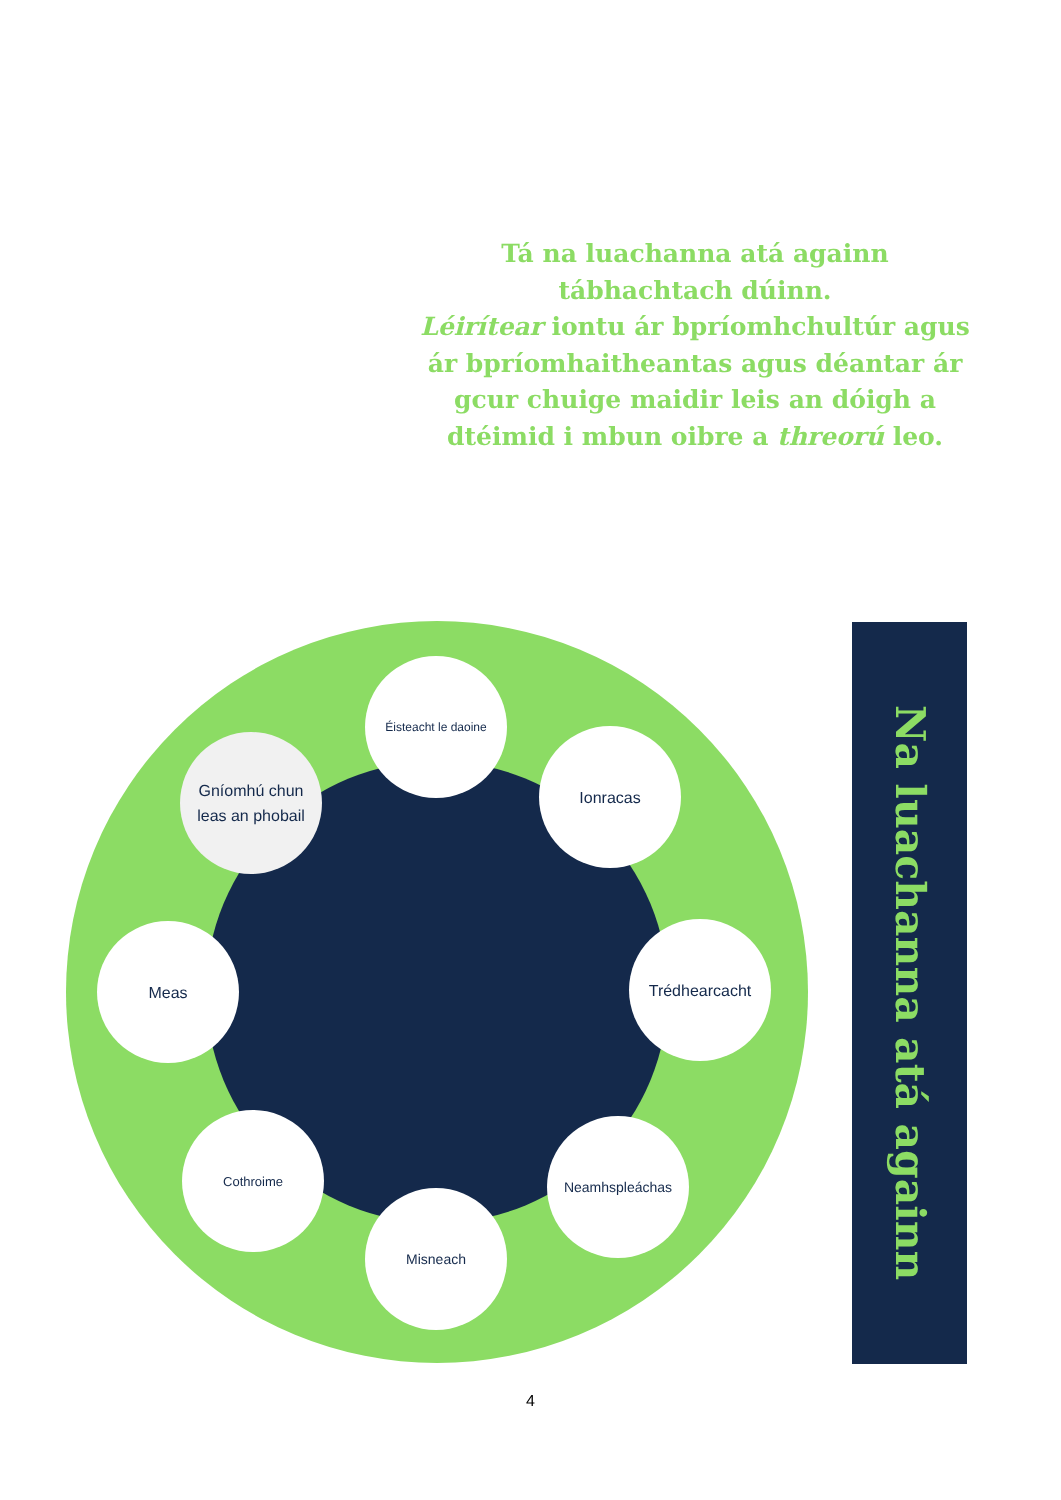Tá na luachanna atá againn tábhachtach dúinn.
Léirítear iontu ár bpríomhchultúr agus ár bpríomhaitheantas agus déantar ár gcur chuige maidir leis an dóigh a dtéimid i mbun oibre a threorú leo.
Éisteacht le daoine
Ionracas
Trédhearcacht
Neamhspleáchas
Misneach
Cothroime
Meas
Gníomhú chun
leas an phobail
Na luachanna atá againn
4